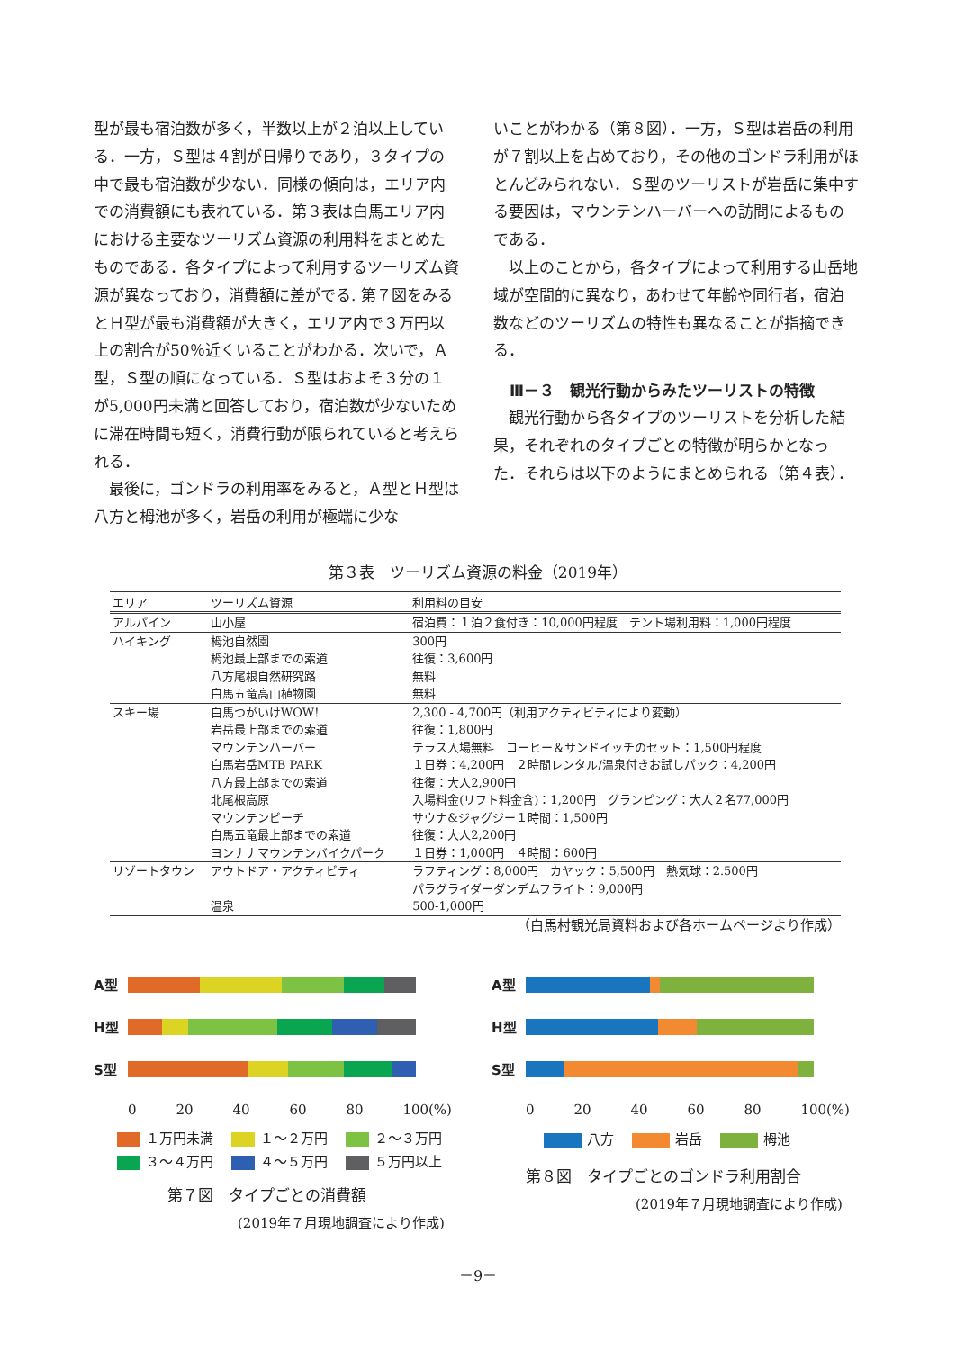型が最も宿泊数が多く，半数以上が２泊以上している．一方，Ｓ型は４割が日帰りであり，３タイプの中で最も宿泊数が少ない．同様の傾向は，エリア内での消費額にも表れている．第３表は白馬エリア内における主要なツーリズム資源の利用料をまとめたものである．各タイプによって利用するツーリズム資源が異なっており，消費額に差がでる. 第７図をみるとＨ型が最も消費額が大きく，エリア内で３万円以上の割合が50％近くいることがわかる．次いで，Ａ型，Ｓ型の順になっている．Ｓ型はおよそ３分の１が5,000円未満と回答しており，宿泊数が少ないために滞在時間も短く，消費行動が限られていると考えられる．
最後に，ゴンドラの利用率をみると，Ａ型とＨ型は八方と栂池が多く，岩岳の利用が極端に少な
いことがわかる（第８図）．一方，Ｓ型は岩岳の利用が７割以上を占めており，その他のゴンドラ利用がほとんどみられない．Ｓ型のツーリストが岩岳に集中する要因は，マウンテンハーバーへの訪問によるものである．
以上のことから，各タイプによって利用する山岳地域が空間的に異なり，あわせて年齢や同行者，宿泊数などのツーリズムの特性も異なることが指摘できる．
Ⅲ－３　観光行動からみたツーリストの特徴
観光行動から各タイプのツーリストを分析した結果，それぞれのタイプごとの特徴が明らかとなった．それらは以下のようにまとめられる（第４表）．
第３表　ツーリズム資源の料金（2019年）
| エリア | ツーリズム資源 | 利用料の目安 |
| --- | --- | --- |
| アルパイン | 山小屋 | 宿泊費：１泊２食付き：10,000円程度 テント場利用料：1,000円程度 |
| ハイキング | 栂池自然園 | 300円 |
| | 栂池最上部までの索道 | 往復：3,600円 |
| | 八方尾根自然研究路 | 無料 |
| | 白馬五竜高山植物園 | 無料 |
| スキー場 | 白馬つがいけWOW! | 2,300 - 4,700円（利用アクティビティにより変動） |
| | 岩岳最上部までの索道 | 往復：1,800円 |
| | マウンテンハーバー | テラス入場無料 コーヒー＆サンドイッチのセット：1,500円程度 |
| | 白馬岩岳MTB PARK | １日券：4,200円 ２時間レンタル/温泉付きお試しパック：4,200円 |
| | 八方最上部までの索道 | 往復：大人2,900円 |
| | 北尾根高原 | 入場料金(リフト料金含)：1,200円 グランピング：大人２名77,000円 |
| | マウンテンビーチ | サウナ&ジャグジー１時間：1,500円 |
| | 白馬五竜最上部までの索道 | 往復：大人2,200円 |
| | ヨンナナマウンテンバイクパーク | １日券：1,000円 ４時間：600円 |
| リゾートタウン | アウトドア・アクティビティ | ラフティング：8,000円 カヤック：5,500円 熱気球：2.500円 パラグライダーダンデムフライト：9,000円 |
| | 温泉 | 500-1,000円 |
（白馬村観光局資料および各ホームページより作成）
A型
H型
S型
0 20 40 60 80 100(%)
１万円未満　 １～２万円　 ２～３万円
３～４万円　 ４～５万円　 ５万円以上
第７図　タイプごとの消費額
(2019年７月現地調査により作成)
A型
H型
S型
0 20 40 60 80 100(%)
八方　 岩岳　 栂池
第８図　タイプごとのゴンドラ利用割合
(2019年７月現地調査により作成)
－9－